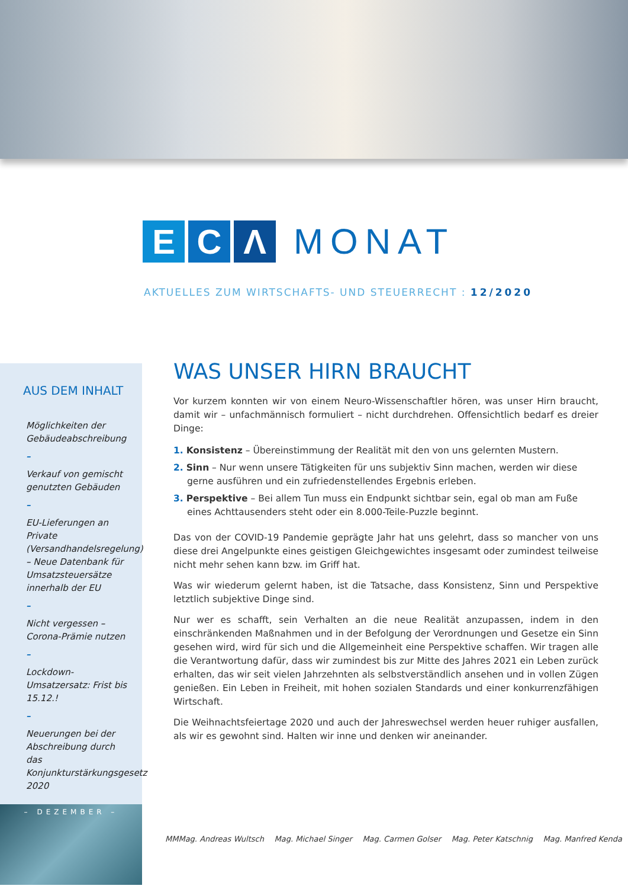E C Λ
MONAT
AKTUELLES ZUM WIRTSCHAFTS- UND STEUERRECHT : 12/2020
AUS DEM INHALT
Möglichkeiten der Gebäudeabschreibung
–
Verkauf von gemischt genutzten Gebäuden
–
EU-Lieferungen an Private (Versandhandelsregelung) – Neue Datenbank für Umsatzsteuersätze innerhalb der EU
–
Nicht vergessen – Corona-Prämie nutzen
–
Lockdown-Umsatzersatz: Frist bis 15.12.!
–
Neuerungen bei der Abschreibung durch das Konjunkturstärkungsgesetz 2020
– DEZEMBER –
WAS UNSER HIRN BRAUCHT
Vor kurzem konnten wir von einem Neuro-Wissenschaftler hören, was unser Hirn braucht, damit wir – unfachmännisch formuliert – nicht durchdrehen. Offensichtlich bedarf es dreier Dinge:
1. Konsistenz – Übereinstimmung der Realität mit den von uns gelernten Mustern.
2. Sinn – Nur wenn unsere Tätigkeiten für uns subjektiv Sinn machen, werden wir diese gerne ausführen und ein zufriedenstellendes Ergebnis erleben.
3. Perspektive – Bei allem Tun muss ein Endpunkt sichtbar sein, egal ob man am Fuße eines Achttausenders steht oder ein 8.000-Teile-Puzzle beginnt.
Das von der COVID-19 Pandemie geprägte Jahr hat uns gelehrt, dass so mancher von uns diese drei Angelpunkte eines geistigen Gleichgewichtes insgesamt oder zumindest teilweise nicht mehr sehen kann bzw. im Griff hat.
Was wir wiederum gelernt haben, ist die Tatsache, dass Konsistenz, Sinn und Perspektive letztlich subjektive Dinge sind.
Nur wer es schafft, sein Verhalten an die neue Realität anzupassen, indem in den einschränkenden Maßnahmen und in der Befolgung der Verordnungen und Gesetze ein Sinn gesehen wird, wird für sich und die Allgemeinheit eine Perspektive schaffen. Wir tragen alle die Verantwortung dafür, dass wir zumindest bis zur Mitte des Jahres 2021 ein Leben zurück erhalten, das wir seit vielen Jahrzehnten als selbstverständlich ansehen und in vollen Zügen genießen. Ein Leben in Freiheit, mit hohen sozialen Standards und einer konkurrenzfähigen Wirtschaft.
Die Weihnachtsfeiertage 2020 und auch der Jahreswechsel werden heuer ruhiger ausfallen, als wir es gewohnt sind. Halten wir inne und denken wir aneinander.
MMMag. Andreas Wultsch Mag. Michael Singer Mag. Carmen Golser Mag. Peter Katschnig Mag. Manfred Kenda